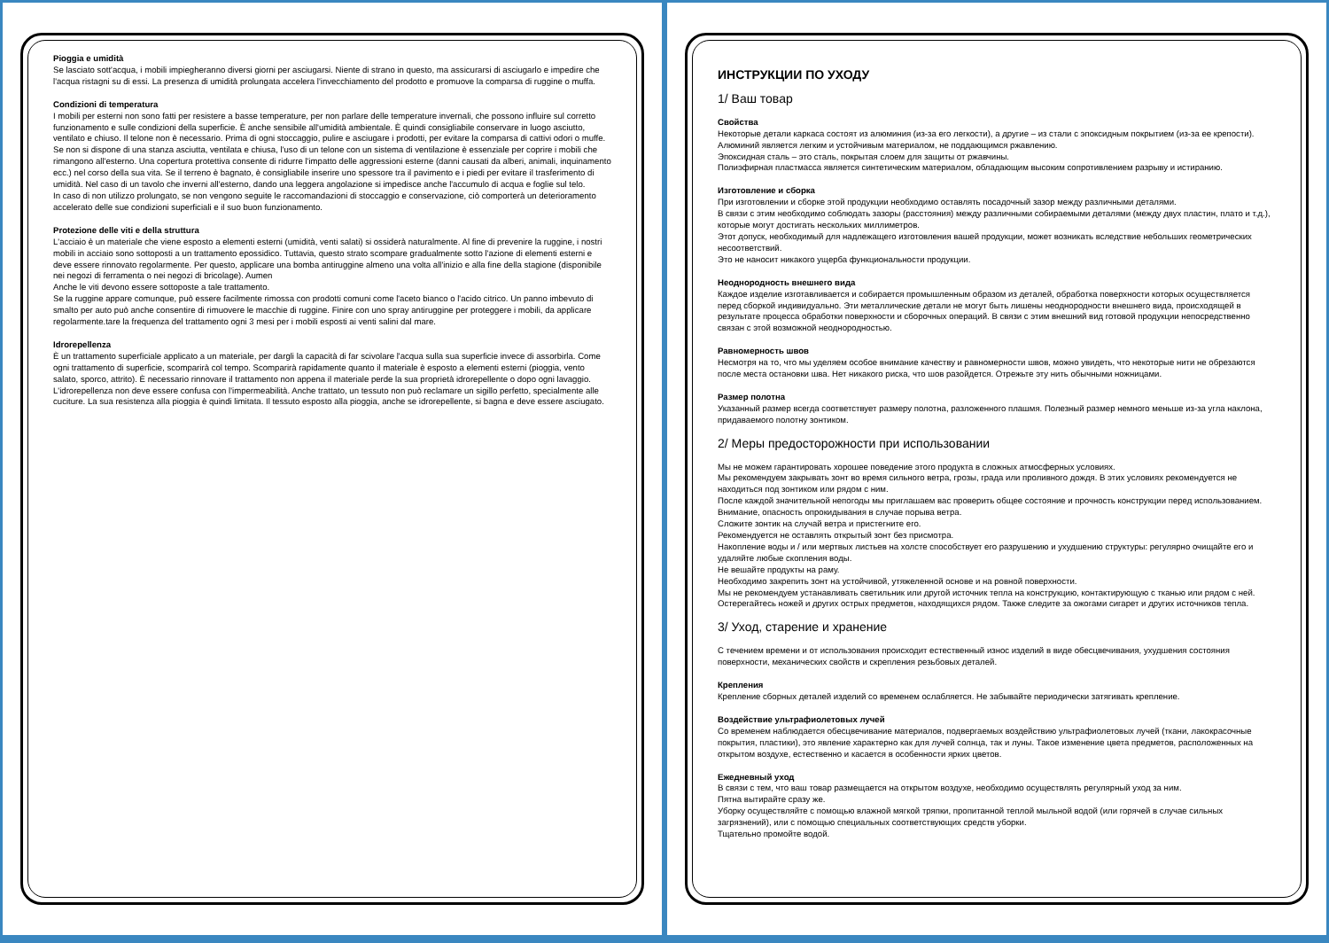Pioggia e umidità
Se lasciato sott'acqua, i mobili impiegheranno diversi giorni per asciugarsi. Niente di strano in questo, ma assicurarsi di asciugarlo e impedire che l'acqua ristagni su di essi. La presenza di umidità prolungata accelera l'invecchiamento del prodotto e promuove la comparsa di ruggine o muffa.
Condizioni di temperatura
I mobili per esterni non sono fatti per resistere a basse temperature, per non parlare delle temperature invernali, che possono influire sul corretto funzionamento e sulle condizioni della superficie. È anche sensibile all'umidità ambientale. È quindi consigliabile conservare in luogo asciutto, ventilato e chiuso. Il telone non è necessario. Prima di ogni stoccaggio, pulire e asciugare i prodotti, per evitare la comparsa di cattivi odori o muffe.
Se non si dispone di una stanza asciutta, ventilata e chiusa, l'uso di un telone con un sistema di ventilazione è essenziale per coprire i mobili che rimangono all'esterno. Una copertura protettiva consente di ridurre l'impatto delle aggressioni esterne (danni causati da alberi, animali, inquinamento ecc.) nel corso della sua vita. Se il terreno è bagnato, è consigliabile inserire uno spessore tra il pavimento e i piedi per evitare il trasferimento di umidità. Nel caso di un tavolo che inverni all'esterno, dando una leggera angolazione si impedisce anche l'accumulo di acqua e foglie sul telo.
In caso di non utilizzo prolungato, se non vengono seguite le raccomandazioni di stoccaggio e conservazione, ciò comporterà un deterioramento accelerato delle sue condizioni superficiali e il suo buon funzionamento.
Protezione delle viti e della struttura
L'acciaio è un materiale che viene esposto a elementi esterni (umidità, venti salati) si ossiderà naturalmente. Al fine di prevenire la ruggine, i nostri mobili in acciaio sono sottoposti a un trattamento epossidico. Tuttavia, questo strato scompare gradualmente sotto l'azione di elementi esterni e deve essere rinnovato regolarmente. Per questo, applicare una bomba antiruggine almeno una volta all'inizio e alla fine della stagione (disponibile nei negozi di ferramenta o nei negozi di bricolage). Aumen
Anche le viti devono essere sottoposte a tale trattamento.
Se la ruggine appare comunque, può essere facilmente rimossa con prodotti comuni come l'aceto bianco o l'acido citrico. Un panno imbevuto di smalto per auto può anche consentire di rimuovere le macchie di ruggine. Finire con uno spray antiruggine per proteggere i mobili, da applicare regolarmente.tare la frequenza del trattamento ogni 3 mesi per i mobili esposti ai venti salini dal mare.
Idrorepellenza
È un trattamento superficiale applicato a un materiale, per dargli la capacità di far scivolare l'acqua sulla sua superficie invece di assorbirla. Come ogni trattamento di superficie, scomparirà col tempo. Scomparirà rapidamente quanto il materiale è esposto a elementi esterni (pioggia, vento salato, sporco, attrito). È necessario rinnovare il trattamento non appena il materiale perde la sua proprietà idrorepellente o dopo ogni lavaggio. L'idrorepellenza non deve essere confusa con l'impermeabilità. Anche trattato, un tessuto non può reclamare un sigillo perfetto, specialmente alle cuciture. La sua resistenza alla pioggia è quindi limitata. Il tessuto esposto alla pioggia, anche se idrorepellente, si bagna e deve essere asciugato.
ИНСТРУКЦИИ ПО УХОДУ
1/ Ваш товар
Свойства
Некоторые детали каркаса состоят из алюминия (из-за его легкости), а другие – из стали с эпоксидным покрытием (из-за ее крепости).
Алюминий является легким и устойчивым материалом, не поддающимся ржавлению.
Эпоксидная сталь – это сталь, покрытая слоем для защиты от ржавчины.
Полиэфирная пластмасса является синтетическим материалом, обладающим высоким сопротивлением разрыву и истиранию.
Изготовление и сборка
При изготовлении и сборке этой продукции необходимо оставлять посадочный зазор между различными деталями.
В связи с этим необходимо соблюдать зазоры (расстояния) между различными собираемыми деталями (между двух пластин, плато и т.д.), которые могут достигать нескольких миллиметров.
Этот допуск, необходимый для надлежащего изготовления вашей продукции, может возникать вследствие небольших геометрических несоответствий.
Это не наносит никакого ущерба функциональности продукции.
Неоднородность внешнего вида
Каждое изделие изготавливается и собирается промышленным образом из деталей, обработка поверхности которых осуществляется перед сборкой индивидуально. Эти металлические детали не могут быть лишены неоднородности внешнего вида, происходящей в результате процесса обработки поверхности и сборочных операций. В связи с этим внешний вид готовой продукции непосредственно связан с этой возможной неоднородностью.
Равномерность швов
Несмотря на то, что мы уделяем особое внимание качеству и равномерности швов, можно увидеть, что некоторые нити не обрезаются после места остановки шва. Нет никакого риска, что шов разойдется. Отрежьте эту нить обычными ножницами.
Размер полотна
Указанный размер всегда соответствует размеру полотна, разложенного плашмя. Полезный размер немного меньше из-за угла наклона, придаваемого полотну зонтиком.
2/ Меры предосторожности при использовании
Мы не можем гарантировать хорошее поведение этого продукта в сложных атмосферных условиях.
Мы рекомендуем закрывать зонт во время сильного ветра, грозы, града или проливного дождя. В этих условиях рекомендуется не находиться под зонтиком или рядом с ним.
После каждой значительной непогоды мы приглашаем вас проверить общее состояние и прочность конструкции перед использованием. Внимание, опасность опрокидывания в случае порыва ветра.
Сложите зонтик на случай ветра и пристегните его.
Рекомендуется не оставлять открытый зонт без присмотра.
Накопление воды и / или мертвых листьев на холсте способствует его разрушению и ухудшению структуры: регулярно очищайте его и удаляйте любые скопления воды.
Не вешайте продукты на раму.
Необходимо закрепить зонт на устойчивой, утяжеленной основе и на ровной поверхности.
Мы не рекомендуем устанавливать светильник или другой источник тепла на конструкцию, контактирующую с тканью или рядом с ней.
Остерегайтесь ножей и других острых предметов, находящихся рядом. Также следите за ожогами сигарет и других источников тепла.
3/ Уход, старение и хранение
С течением времени и от использования происходит естественный износ изделий в виде обесцвечивания, ухудшения состояния поверхности, механических свойств и скрепления резьбовых деталей.
Крепления
Крепление сборных деталей изделий со временем ослабляется. Не забывайте периодически затягивать крепление.
Воздействие ультрафиолетовых лучей
Со временем наблюдается обесцвечивание материалов, подвергаемых воздействию ультрафиолетовых лучей (ткани, лакокрасочные покрытия, пластики), это явление характерно как для лучей солнца, так и луны. Такое изменение цвета предметов, расположенных на открытом воздухе, естественно и касается в особенности ярких цветов.
Ежедневный уход
В связи с тем, что ваш товар размещается на открытом воздухе, необходимо осуществлять регулярный уход за ним.
Пятна вытирайте сразу же.
Уборку осуществляйте с помощью влажной мягкой тряпки, пропитанной теплой мыльной водой (или горячей в случае сильных загрязнений), или с помощью специальных соответствующих средств уборки.
Тщательно промойте водой.